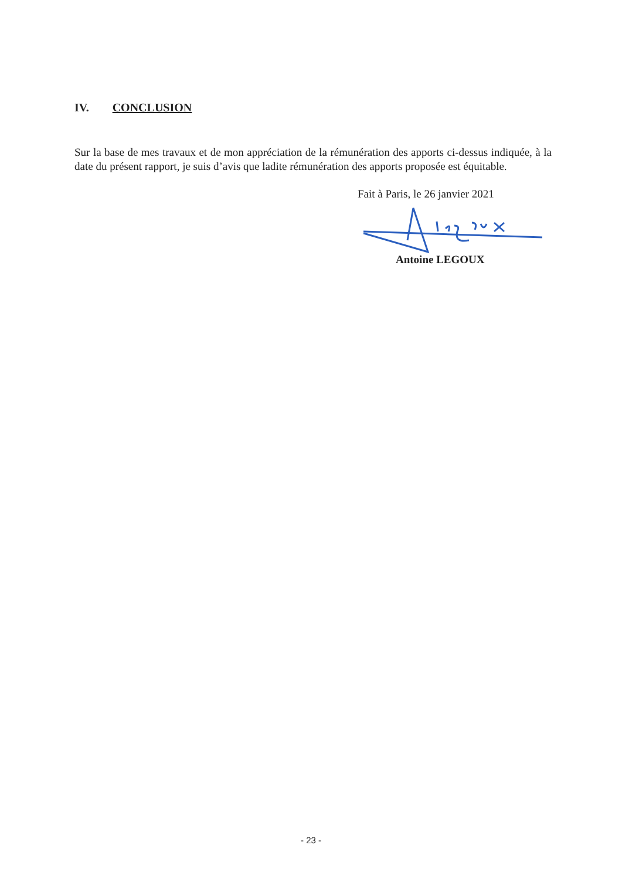IV. CONCLUSION
Sur la base de mes travaux et de mon appréciation de la rémunération des apports ci-dessus indiquée, à la date du présent rapport, je suis d’avis que ladite rémunération des apports proposée est équitable.
Fait à Paris, le 26 janvier 2021
Antoine LEGOUX
- 23 -